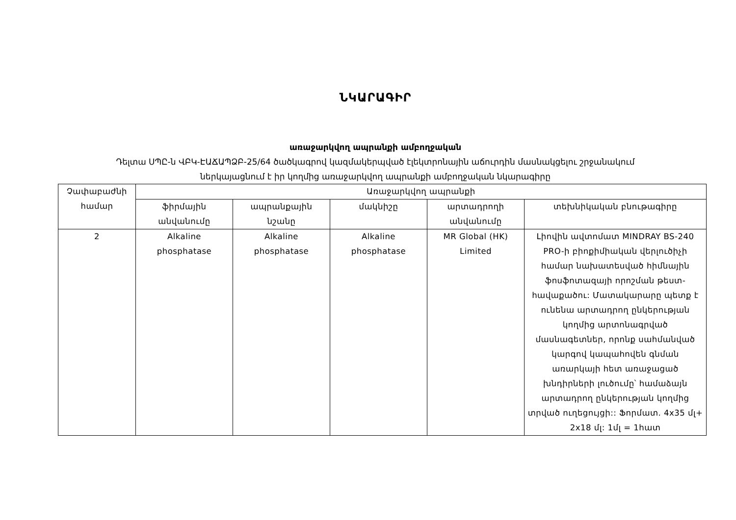ՆԿԱՐԱԳԻՐ
առաջարկվող ապրանքի ամբողջական
Դելտա ՍՊԸ-ն ՎԲԿ-ԷԱՃԱՊՁԲ-25/64 ծածկագրով կազմակերպված էլեկտրոնային աճուրդին մասնակցելու շրջանակում
ներկայացնում է իր կողմից առաջարկվող ապրանքի ամբողջական նկարագիրը
| Չափաբաժնի համար | Առաջարկվող ապրանքի | | | | |
| --- | --- | --- | --- | --- | --- |
| | ֆիրմային անվանումը | ապրանքային նշանը | մակնիշը | արտադրողի անվանումը | տեխնիկական բնութագիրը |
| 2 | Alkaline phosphatase | Alkaline phosphatase | Alkaline phosphatase | MR Global (HK) Limited | Լիովին ավտոմատ MINDRAY BS-240 PRO-ի բիոքիմիական վերլուծիչի համար նախատեսված հիմնային ֆոսֆոտազայի որոշման թեստ-հավաքածու: Մատակարարը պետք է ունենա արտադրող ընկերության կողմից արտոնագրված մասնագետներ, որոնք սահմանված կարգով կապահովեն գնման առարկայի հետ առաջացած խնդիրների լուծումը՝ համաձայն արտադրող ընկերության կողմից տրված ուղեցույցի:: Ֆորմատ. 4x35 մլ+ 2x18 մլ: 1մլ = 1հատ |